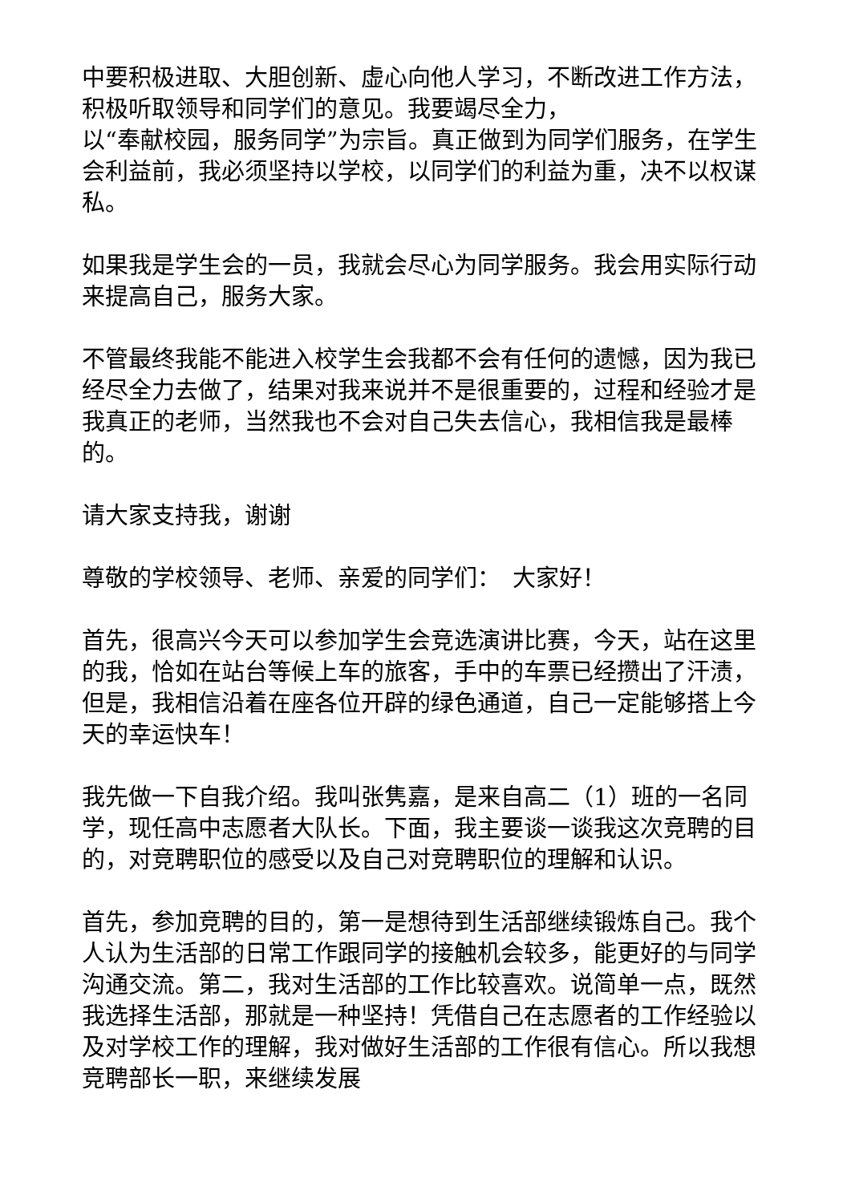中要积极进取、大胆创新、虚心向他人学习，不断改进工作方法，积极听取领导和同学们的意见。我要竭尽全力，
以“奉献校园，服务同学”为宗旨。真正做到为同学们服务，在学生会利益前，我必须坚持以学校，以同学们的利益为重，决不以权谋私。
如果我是学生会的一员，我就会尽心为同学服务。我会用实际行动来提高自己，服务大家。
不管最终我能不能进入校学生会我都不会有任何的遗憾，因为我已经尽全力去做了，结果对我来说并不是很重要的，过程和经验才是我真正的老师，当然我也不会对自己失去信心，我相信我是最棒的。
请大家支持我，谢谢
尊敬的学校领导、老师、亲爱的同学们：　大家好！
首先，很高兴今天可以参加学生会竞选演讲比赛，今天，站在这里的我，恰如在站台等候上车的旅客，手中的车票已经攒出了汗渍，但是，我相信沿着在座各位开辟的绿色通道，自己一定能够搭上今天的幸运快车！
我先做一下自我介绍。我叫张隽嘉，是来自高二（1）班的一名同学，现任高中志愿者大队长。下面，我主要谈一谈我这次竞聘的目的，对竞聘职位的感受以及自己对竞聘职位的理解和认识。
首先，参加竞聘的目的，第一是想待到生活部继续锻炼自己。我个人认为生活部的日常工作跟同学的接触机会较多，能更好的与同学沟通交流。第二，我对生活部的工作比较喜欢。说简单一点，既然我选择生活部，那就是一种坚持！凭借自己在志愿者的工作经验以及对学校工作的理解，我对做好生活部的工作很有信心。所以我想竞聘部长一职，来继续发展